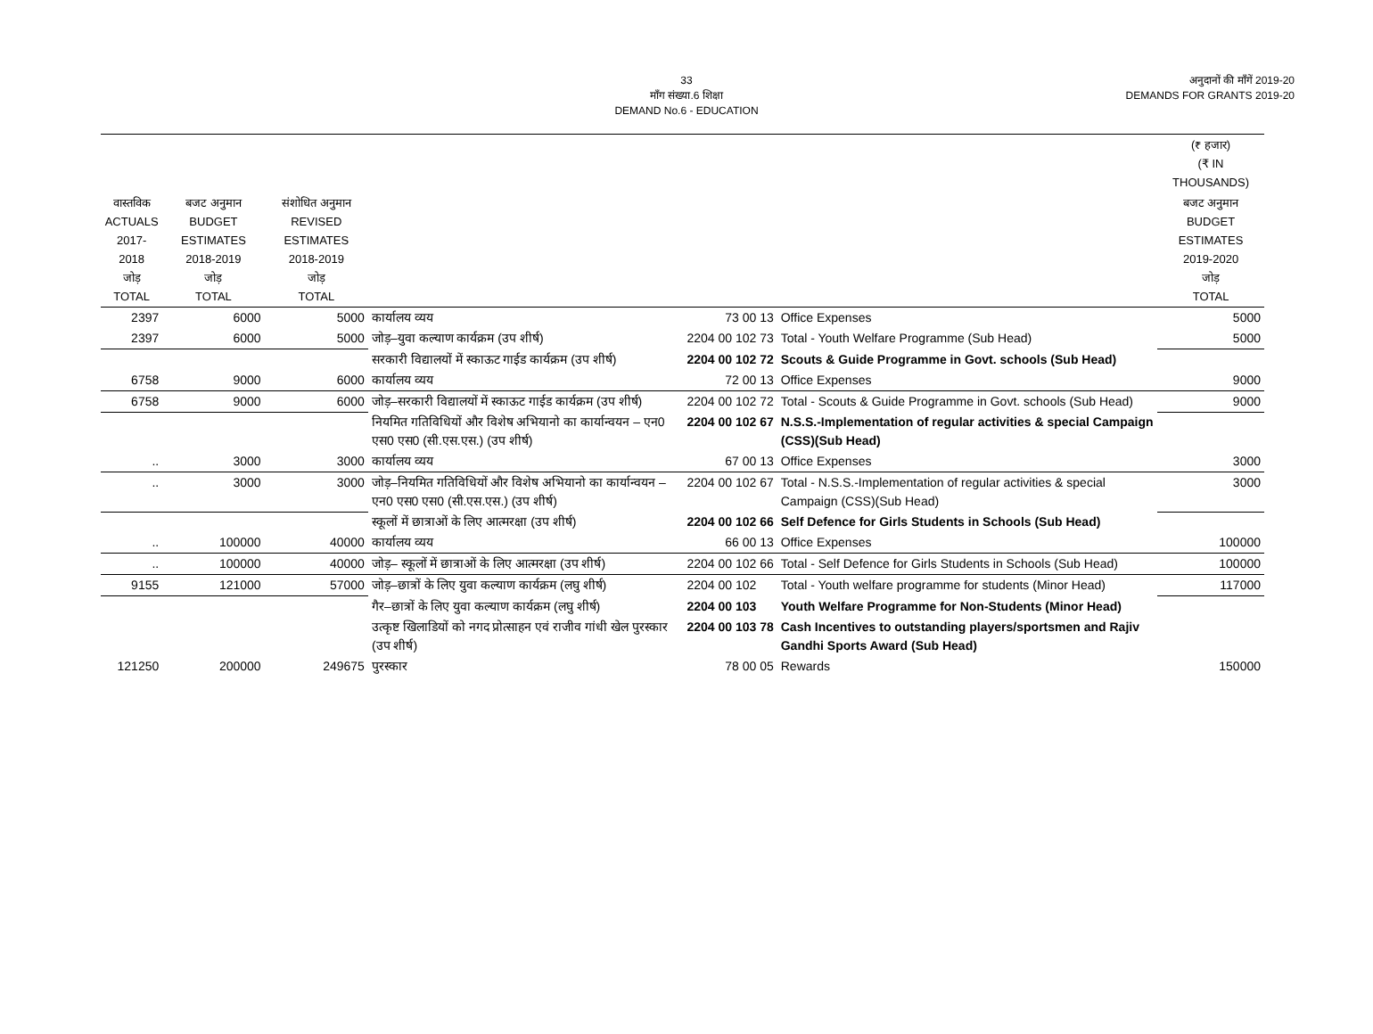33
माँग संख्या.6 शिक्षा
DEMAND No.6 - EDUCATION
अनुदानों की माँगें 2019-20
DEMANDS FOR GRANTS 2019-20
| | | | | | | (₹ हजार) (₹ IN THOUSANDS) |
| --- | --- | --- | --- | --- | --- | --- |
| वास्तविक ACTUALS 2017-2018 जोड़ TOTAL | बजट अनुमान BUDGET ESTIMATES 2018-2019 जोड़ TOTAL | संशोधित अनुमान REVISED ESTIMATES 2018-2019 जोड़ TOTAL | | | | बजट अनुमान BUDGET ESTIMATES 2019-2020 जोड़ TOTAL |
| 2397 | 6000 | 5000 | कार्यालय व्यय | 73 00 13 | Office Expenses | 5000 |
| 2397 | 6000 | 5000 | जोड़–युवा कल्याण कार्यक्रम (उप शीर्ष) | 2204 00 102 73 | Total - Youth Welfare Programme (Sub Head) | 5000 |
| | | | सरकारी विद्यालयों में स्काऊट गाईड कार्यक्रम (उप शीर्ष) | 2204 00 102 72 | Scouts & Guide Programme in Govt. schools (Sub Head) | |
| 6758 | 9000 | 6000 | कार्यालय व्यय | 72 00 13 | Office Expenses | 9000 |
| 6758 | 9000 | 6000 | जोड़–सरकारी विद्यालयों में स्काऊट गाईड कार्यक्रम (उप शीर्ष) | 2204 00 102 72 | Total - Scouts & Guide Programme in Govt. schools (Sub Head) | 9000 |
| | | | नियमित गतिविधियों और विशेष अभियानो का कार्यान्वयन – एन0 एस0 एस0 (सी.एस.एस.) (उप शीर्ष) | 2204 00 102 67 | N.S.S.-Implementation of regular activities & special Campaign (CSS)(Sub Head) | |
| .. | 3000 | 3000 | कार्यालय व्यय | 67 00 13 | Office Expenses | 3000 |
| .. | 3000 | 3000 | जोड़–नियमित गतिविधियों और विशेष अभियानो का कार्यान्वयन – एन0 एस0 एस0 (सी.एस.एस.) (उप शीर्ष) | 2204 00 102 67 | Total - N.S.S.-Implementation of regular activities & special Campaign (CSS)(Sub Head) | 3000 |
| | | | स्कूलों में छात्राओं के लिए आत्मरक्षा (उप शीर्ष) | 2204 00 102 66 | Self Defence for Girls Students in Schools (Sub Head) | |
| .. | 100000 | 40000 | कार्यालय व्यय | 66 00 13 | Office Expenses | 100000 |
| .. | 100000 | 40000 | जोड़– स्कूलों में छात्राओं के लिए आत्मरक्षा (उप शीर्ष) | 2204 00 102 66 | Total - Self Defence for Girls Students in Schools (Sub Head) | 100000 |
| 9155 | 121000 | 57000 | जोड़–छात्रों के लिए युवा कल्याण कार्यक्रम (लघु शीर्ष) | 2204 00 102 | Total - Youth welfare programme for students (Minor Head) | 117000 |
| | | | गैर–छात्रों के लिए युवा कल्याण कार्यक्रम (लघु शीर्ष) | 2204 00 103 | Youth Welfare Programme for Non-Students (Minor Head) | |
| | | | उत्कृष्ट खिलाडियों को नगद प्रोत्साहन एवं राजीव गांधी खेल पुरस्कार (उप शीर्ष) | 2204 00 103 78 | Cash Incentives to outstanding players/sportsmen and Rajiv Gandhi Sports Award (Sub Head) | |
| 121250 | 200000 | 249675 | पुरस्कार | 78 00 05 | Rewards | 150000 |